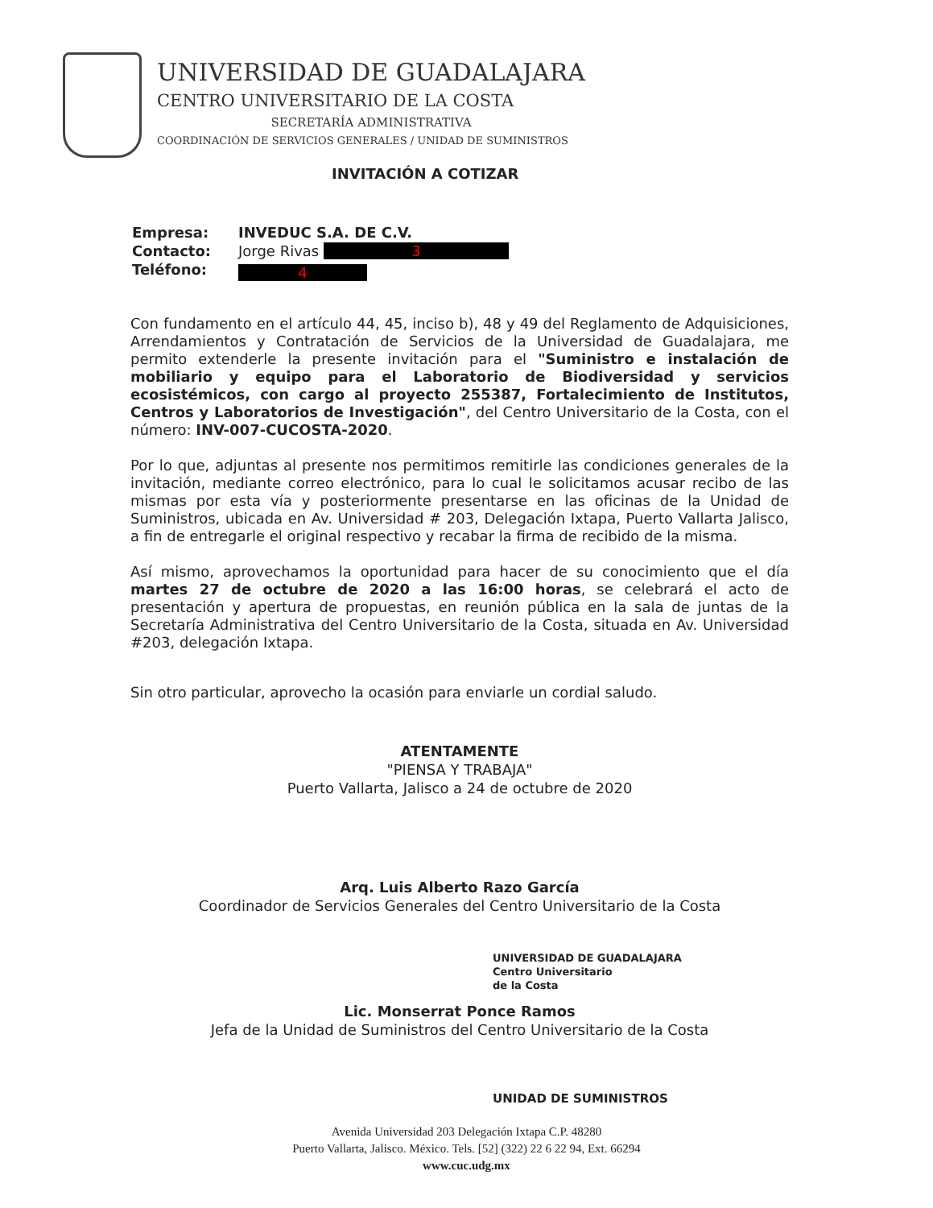UNIVERSIDAD DE GUADALAJARA
CENTRO UNIVERSITARIO DE LA COSTA
SECRETARÍA ADMINISTRATIVA
COORDINACIÓN DE SERVICIOS GENERALES / UNIDAD DE SUMINISTROS
INVITACIÓN A COTIZAR
| Empresa: | INVEDUC S.A. DE C.V. |
| Contacto: | Jorge Rivas 3 |
| Teléfono: | 4 |
Con fundamento en el artículo 44, 45, inciso b), 48 y 49 del Reglamento de Adquisiciones, Arrendamientos y Contratación de Servicios de la Universidad de Guadalajara, me permito extenderle la presente invitación para el "Suministro e instalación de mobiliario y equipo para el Laboratorio de Biodiversidad y servicios ecosistémicos, con cargo al proyecto 255387, Fortalecimiento de Institutos, Centros y Laboratorios de Investigación", del Centro Universitario de la Costa, con el número: INV-007-CUCOSTA-2020.
Por lo que, adjuntas al presente nos permitimos remitirle las condiciones generales de la invitación, mediante correo electrónico, para lo cual le solicitamos acusar recibo de las mismas por esta vía y posteriormente presentarse en las oficinas de la Unidad de Suministros, ubicada en Av. Universidad # 203, Delegación Ixtapa, Puerto Vallarta Jalisco, a fin de entregarle el original respectivo y recabar la firma de recibido de la misma.
Así mismo, aprovechamos la oportunidad para hacer de su conocimiento que el día martes 27 de octubre de 2020 a las 16:00 horas, se celebrará el acto de presentación y apertura de propuestas, en reunión pública en la sala de juntas de la Secretaría Administrativa del Centro Universitario de la Costa, situada en Av. Universidad #203, delegación Ixtapa.
Sin otro particular, aprovecho la ocasión para enviarle un cordial saludo.
ATENTAMENTE
"PIENSA Y TRABAJA"
Puerto Vallarta, Jalisco a 24 de octubre de 2020
Arq. Luis Alberto Razo García
Coordinador de Servicios Generales del Centro Universitario de la Costa
UNIVERSIDAD DE GUADALAJARA
Centro Universitario
de la Costa
Lic. Monserrat Ponce Ramos
Jefa de la Unidad de Suministros del Centro Universitario de la Costa
UNIDAD DE SUMINISTROS
Avenida Universidad 203 Delegación Ixtapa C.P. 48280
Puerto Vallarta, Jalisco. México. Tels. [52] (322) 22 6 22 94, Ext. 66294
www.cuc.udg.mx